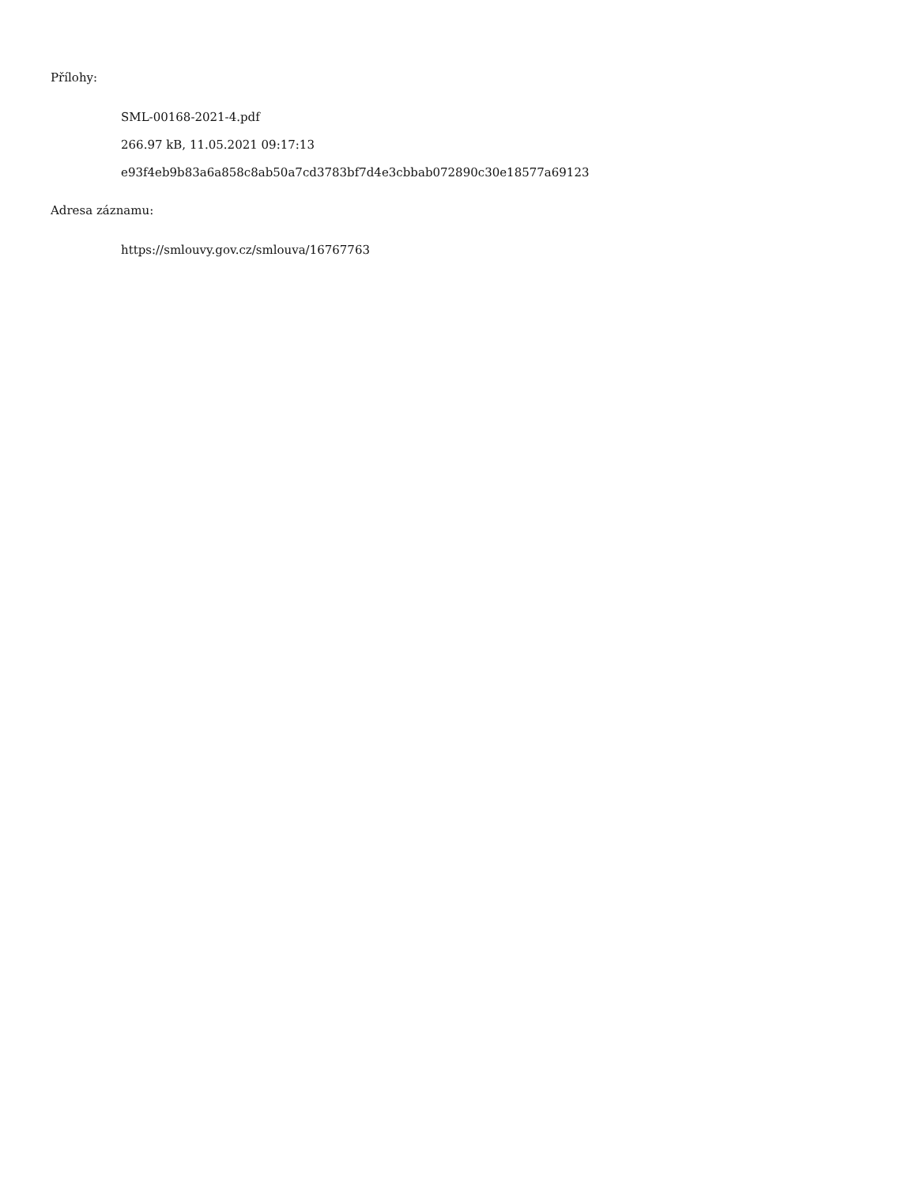Přílohy:
SML-00168-2021-4.pdf
266.97 kB, 11.05.2021 09:17:13
e93f4eb9b83a6a858c8ab50a7cd3783bf7d4e3cbbab072890c30e18577a69123
Adresa záznamu:
https://smlouvy.gov.cz/smlouva/16767763